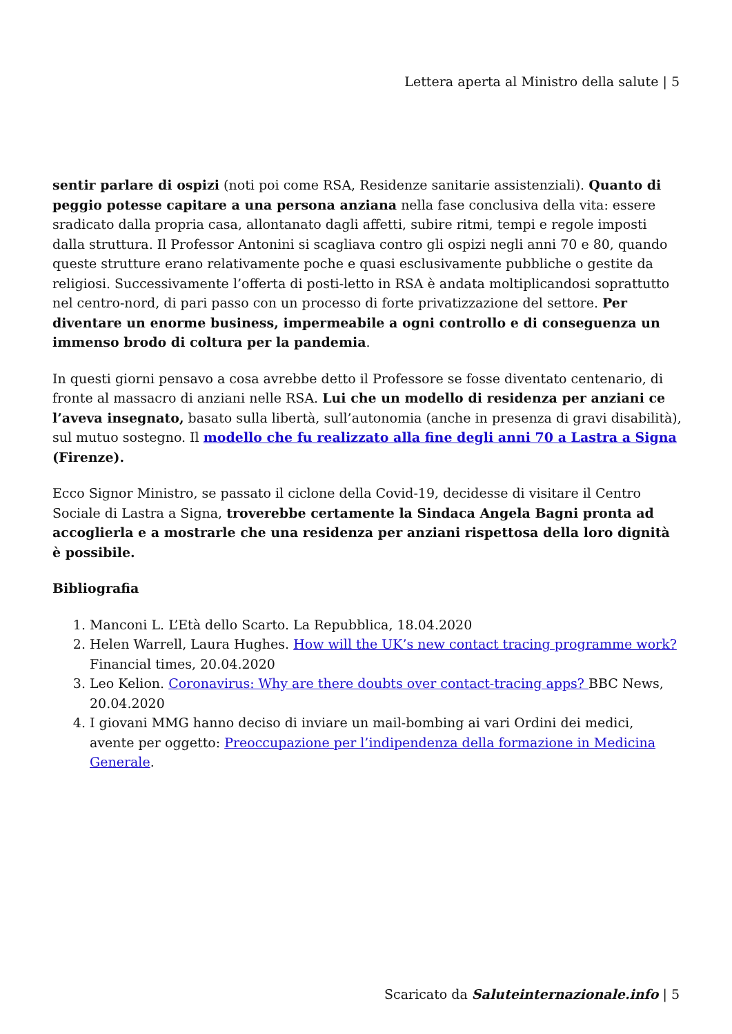Lettera aperta al Ministro della salute | 5
sentir parlare di ospizi (noti poi come RSA, Residenze sanitarie assistenziali). Quanto di peggio potesse capitare a una persona anziana nella fase conclusiva della vita: essere sradicato dalla propria casa, allontanato dagli affetti, subire ritmi, tempi e regole imposti dalla struttura. Il Professor Antonini si scagliava contro gli ospizi negli anni 70 e 80, quando queste strutture erano relativamente poche e quasi esclusivamente pubbliche o gestite da religiosi. Successivamente l’offerta di posti-letto in RSA è andata moltiplicandosi soprattutto nel centro-nord, di pari passo con un processo di forte privatizzazione del settore. Per diventare un enorme business, impermeabile a ogni controllo e di conseguenza un immenso brodo di coltura per la pandemia.
In questi giorni pensavo a cosa avrebbe detto il Professore se fosse diventato centenario, di fronte al massacro di anziani nelle RSA. Lui che un modello di residenza per anziani ce l’aveva insegnato, basato sulla libertà, sull’autonomia (anche in presenza di gravi disabilità), sul mutuo sostegno. Il modello che fu realizzato alla fine degli anni 70 a Lastra a Signa (Firenze).
Ecco Signor Ministro, se passato il ciclone della Covid-19, decidesse di visitare il Centro Sociale di Lastra a Signa, troverebbe certamente la Sindaca Angela Bagni pronta ad accoglierla e a mostrarle che una residenza per anziani rispettosa della loro dignità è possibile.
Bibliografia
1. Manconi L. L’Età dello Scarto. La Repubblica, 18.04.2020
2. Helen Warrell, Laura Hughes. How will the UK’s new contact tracing programme work? Financial times, 20.04.2020
3. Leo Kelion. Coronavirus: Why are there doubts over contact-tracing apps? BBC News, 20.04.2020
4. I giovani MMG hanno deciso di inviare un mail-bombing ai vari Ordini dei medici, avente per oggetto: Preoccupazione per l’indipendenza della formazione in Medicina Generale.
Scaricato da Saluteinternazionale.info | 5